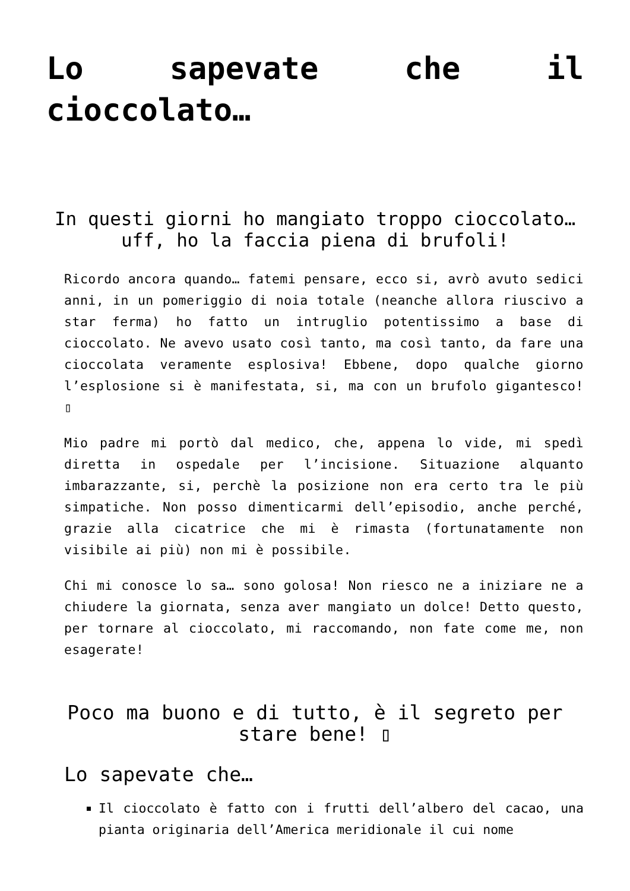Lo sapevate che il
cioccolato…
In questi giorni ho mangiato troppo cioccolato… uff, ho la faccia piena di brufoli!
Ricordo ancora quando… fatemi pensare, ecco si, avrò avuto sedici anni, in un pomeriggio di noia totale (neanche allora riuscivo a star ferma) ho fatto un intruglio potentissimo a base di cioccolato. Ne avevo usato così tanto, ma così tanto, da fare una cioccolata veramente esplosiva! Ebbene, dopo qualche giorno l’esplosione si è manifestata, si, ma con un brufolo gigantesco! ▯
Mio padre mi portò dal medico, che, appena lo vide, mi spedì diretta in ospedale per l’incisione. Situazione alquanto imbarazzante, si, perchè la posizione non era certo tra le più simpatiche. Non posso dimenticarmi dell’episodio, anche perché, grazie alla cicatrice che mi è rimasta (fortunatamente non visibile ai più) non mi è possibile.
Chi mi conosce lo sa… sono golosa! Non riesco ne a iniziare ne a chiudere la giornata, senza aver mangiato un dolce! Detto questo, per tornare al cioccolato, mi raccomando, non fate come me, non esagerate!
Poco ma buono e di tutto, è il segreto per stare bene! ▯
Lo sapevate che…
Il cioccolato è fatto con i frutti dell’albero del cacao, una pianta originaria dell’America meridionale il cui nome